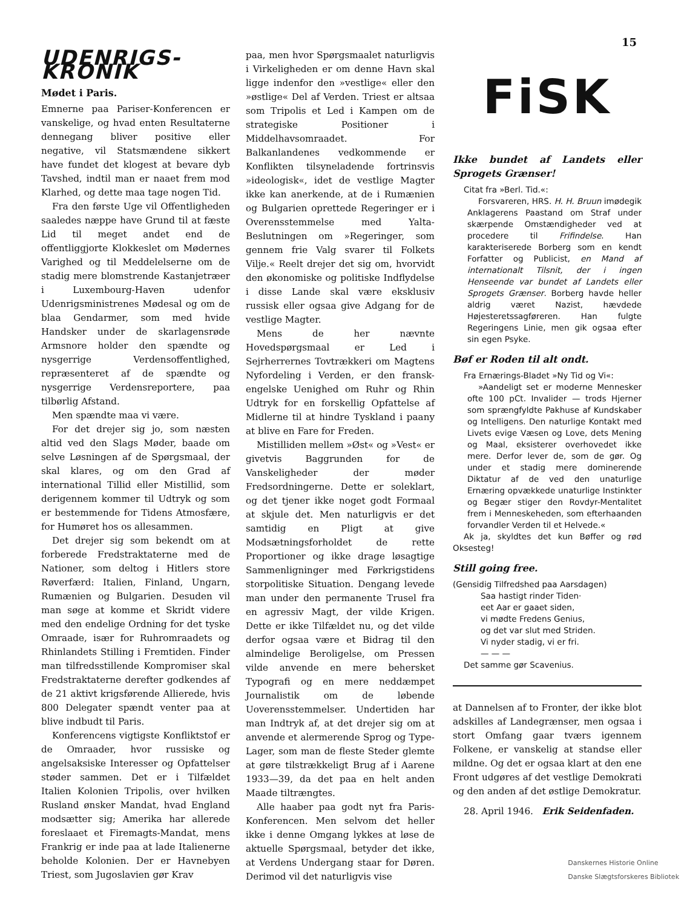15
UDENRIGS-KRONIK
Mødet i Paris.
Emnerne paa Pariser-Konferencen er vanskelige, og hvad enten Resultaterne dennegang bliver positive eller negative, vil Statsmændene sikkert have fundet det klogest at bevare dyb Tavshed, indtil man er naaet frem mod Klarhed, og dette maa tage nogen Tid.
Fra den første Uge vil Offentligheden saaledes næppe have Grund til at fæste Lid til meget andet end de offentliggjorte Klokkeslet om Mødernes Varighed og til Meddelelserne om de stadig mere blomstrende Kastanjetræer i Luxembourg-Haven udenfor Udenrigsministrenes Mødesal og om de blaa Gendarmer, som med hvide Handsker under de skarlagensrøde Armsnore holder den spændte og nysgerrige Verdensoffentlighed, repræsenteret af de spændte og nysgerrige Verdensreportere, paa tilbørlig Afstand.
Men spændte maa vi være.
For det drejer sig jo, som næsten altid ved den Slags Møder, baade om selve Løsningen af de Spørgsmaal, der skal klares, og om den Grad af international Tillid eller Mistillid, som derigennem kommer til Udtryk og som er bestemmende for Tidens Atmosfære, for Humøret hos os allesammen.
Det drejer sig som bekendt om at forberede Fredstraktaterne med de Nationer, som deltog i Hitlers store Røverfærd: Italien, Finland, Ungarn, Rumænien og Bulgarien. Desuden vil man søge at komme et Skridt videre med den endelige Ordning for det tyske Omraade, især for Ruhromraadets og Rhinlandets Stilling i Fremtiden. Finder man tilfredsstillende Kompromiser skal Fredstraktaterne derefter godkendes af de 21 aktivt krigsførende Allierede, hvis 800 Delegater spændt venter paa at blive indbudt til Paris.
Konferencens vigtigste Konfliktstof er de Omraader, hvor russiske og angelsaksiske Interesser og Opfattelser støder sammen. Det er i Tilfældet Italien Kolonien Tripolis, over hvilken Rusland ønsker Mandat, hvad England modsætter sig; Amerika har allerede foreslaaet et Firemagts-Mandat, mens Frankrig er inde paa at lade Italienerne beholde Kolonien. Der er Havnebyen Triest, som Jugoslavien gør Krav
paa, men hvor Spørgsmaalet naturligvis i Virkeligheden er om denne Havn skal ligge indenfor den »vestlige« eller den »østlige« Del af Verden. Triest er altsaa som Tripolis et Led i Kampen om de strategiske Positioner i Middelhavsomraadet. For Balkanlandenes vedkommende er Konflikten tilsyneladende fortrinsvis »ideologisk«, idet de vestlige Magter ikke kan anerkende, at de i Rumænien og Bulgarien oprettede Regeringer er i Overensstemmelse med Yalta-Beslutningen om »Regeringer, som gennem frie Valg svarer til Folkets Vilje.« Reelt drejer det sig om, hvorvidt den økonomiske og politiske Indflydelse i disse Lande skal være eksklusiv russisk eller ogsaa give Adgang for de vestlige Magter.
Mens de her nævnte Hovedspørgsmaal er Led i Sejrherrernes Tovtrækkeri om Magtens Nyfordeling i Verden, er den fransk-engelske Uenighed om Ruhr og Rhin Udtryk for en forskellig Opfattelse af Midlerne til at hindre Tyskland i paany at blive en Fare for Freden.
Mistilliden mellem »Øst« og »Vest« er givetvis Baggrunden for de Vanskeligheder der møder Fredsordningerne. Dette er soleklart, og det tjener ikke noget godt Formaal at skjule det. Men naturligvis er det samtidig en Pligt at give Modsætningsforholdet de rette Proportioner og ikke drage løsagtige Sammenligninger med Førkrigstidens storpolitiske Situation. Dengang levede man under den permanente Trusel fra en agressiv Magt, der vilde Krigen. Dette er ikke Tilfældet nu, og det vilde derfor ogsaa være et Bidrag til den almindelige Beroligelse, om Pressen vilde anvende en mere behersket Typografi og en mere neddæmpet Journalistik om de løbende Uoverensstemmelser. Undertiden har man Indtryk af, at det drejer sig om at anvende et alermerende Sprog og Type-Lager, som man de fleste Steder glemte at gøre tilstrækkeligt Brug af i Aarene 1933—39, da det paa en helt anden Maade tiltrængtes.
Alle haaber paa godt nyt fra Paris-Konferencen. Men selvom det heller ikke i denne Omgang lykkes at løse de aktuelle Spørgsmaal, betyder det ikke, at Verdens Undergang staar for Døren. Derimod vil det naturligvis vise
FiSK
Ikke bundet af Landets eller Sprogets Grænser!
Citat fra »Berl. Tid.«:
Forsvareren, HRS. H. H. Bruun imødegik Anklagerens Paastand om Straf under skærpende Omstændigheder ved at procedere til Frifindelse. Han karakteriserede Borberg som en kendt Forfatter og Publicist, en Mand af internationalt Tilsnit, der i ingen Henseende var bundet af Landets eller Sprogets Grænser. Borberg havde heller aldrig været Nazist, hævdede Højesteretssagføreren. Han fulgte Regeringens Linie, men gik ogsaa efter sin egen Psyke.
Bøf er Roden til alt ondt.
Fra Ernærings-Bladet »Ny Tid og Vi«:
»Aandeligt set er moderne Mennesker ofte 100 pCt. Invalider — trods Hjerner som sprængfyldte Pakhuse af Kundskaber og Intelligens. Den naturlige Kontakt med Livets evige Væsen og Love, dets Mening og Maal, eksisterer overhovedet ikke mere. Derfor lever de, som de gør. Og under et stadig mere dominerende Diktatur af de ved den unaturlige Ernæring opvækkede unaturlige Instinkter og Begær stiger den Rovdyr-Mentalitet frem i Menneskeheden, som efterhaanden forvandler Verden til et Helvede.«
Ak ja, skyldtes det kun Bøffer og rød Oksesteg!
Still going free.
(Gensidig Tilfredshed paa Aarsdagen)
Saa hastigt rinder Tiden·
eet Aar er gaaet siden,
vi mødte Fredens Genius,
og det var slut med Striden.
Vi nyder stadig, vi er fri.
— — —
Det samme gør Scavenius.
at Dannelsen af to Fronter, der ikke blot adskilles af Landegrænser, men ogsaa i stort Omfang gaar tværs igennem Folkene, er vanskelig at standse eller mildne. Og det er ogsaa klart at den ene Front udgøres af det vestlige Demokrati og den anden af det østlige Demokratur.
28. April 1946. Erik Seidenfaden.
Danskernes Historie Online
Danske Slægtsforskeres Bibliotek